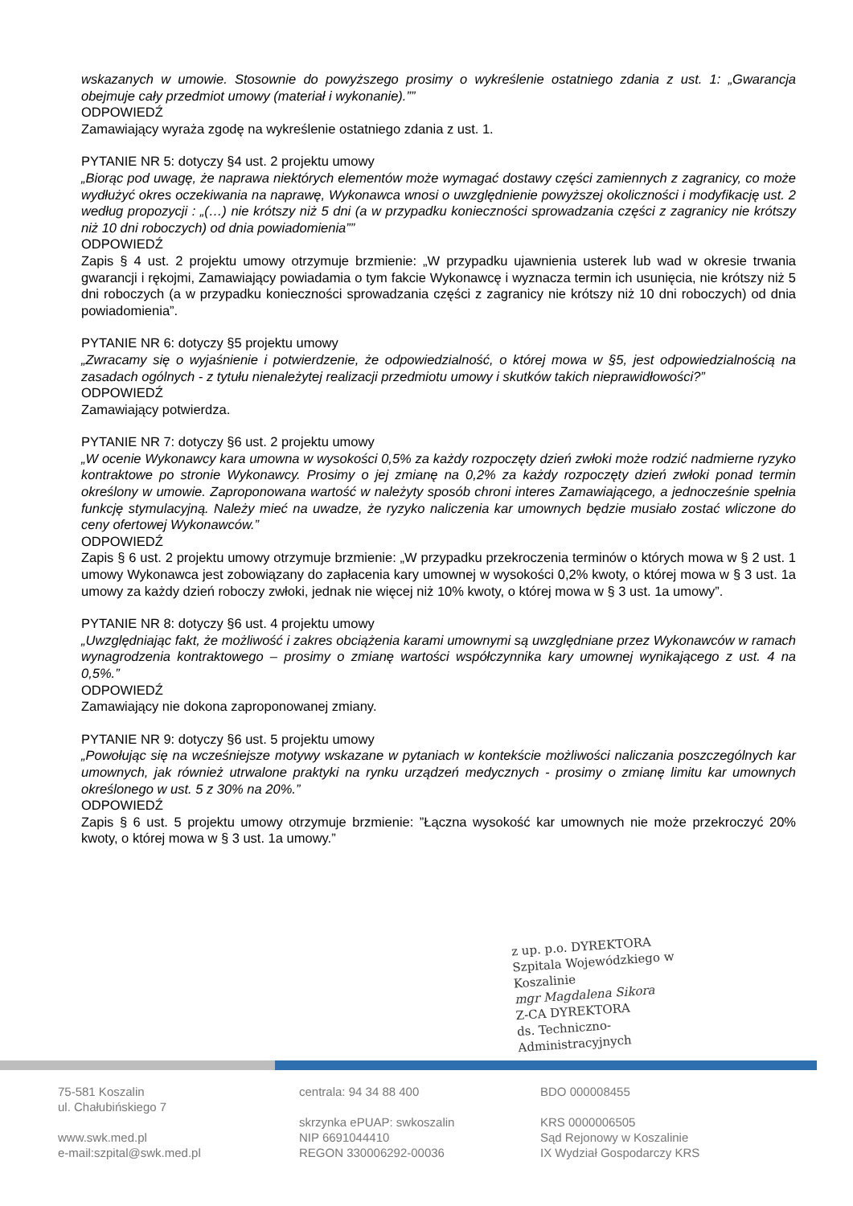wskazanych w umowie. Stosownie do powyższego prosimy o wykreślenie ostatniego zdania z ust. 1: „Gwarancja obejmuje cały przedmiot umowy (materiał i wykonanie).””
ODPOWIEDŹ
Zamawiający wyraża zgodę na wykreślenie ostatniego zdania z ust. 1.
PYTANIE NR 5: dotyczy §4 ust. 2 projektu umowy
„Biorąc pod uwagę, że naprawa niektórych elementów może wymagać dostawy części zamiennych z zagranicy, co może wydłużyć okres oczekiwania na naprawę, Wykonawca wnosi o uwzględnienie powyższej okoliczności i modyfikację ust. 2 według propozycji : „(…) nie krótszy niż 5 dni (a w przypadku konieczności sprowadzania części z zagranicy nie krótszy niż 10 dni roboczych) od dnia powiadomienia””
ODPOWIEDŹ
Zapis § 4 ust. 2 projektu umowy otrzymuje brzmienie: „W przypadku ujawnienia usterek lub wad w okresie trwania gwarancji i rękojmi, Zamawiający powiadamia o tym fakcie Wykonawcę i wyznacza termin ich usunięcia, nie krótszy niż 5 dni roboczych (a w przypadku konieczności sprowadzania części z zagranicy nie krótszy niż 10 dni roboczych) od dnia powiadomienia”.
PYTANIE NR 6: dotyczy §5 projektu umowy
„Zwracamy się o wyjaśnienie i potwierdzenie, że odpowiedzialność, o której mowa w §5, jest odpowiedzialnością na zasadach ogólnych - z tytułu nienależytej realizacji przedmiotu umowy i skutków takich nieprawidłowości?”
ODPOWIEDŹ
Zamawiający potwierdza.
PYTANIE NR 7: dotyczy §6 ust. 2 projektu umowy
„W ocenie Wykonawcy kara umowna w wysokości 0,5% za każdy rozpoczęty dzień zwłoki może rodzić nadmierne ryzyko kontraktowe po stronie Wykonawcy. Prosimy o jej zmianę na 0,2% za każdy rozpoczęty dzień zwłoki ponad termin określony w umowie. Zaproponowana wartość w należyty sposób chroni interes Zamawiającego, a jednocześnie spełnia funkcję stymulacyjną. Należy mieć na uwadze, że ryzyko naliczenia kar umownych będzie musiało zostać wliczone do ceny ofertowej Wykonawców.”
ODPOWIEDŹ
Zapis § 6 ust. 2 projektu umowy otrzymuje brzmienie: „W przypadku przekroczenia terminów o których mowa w § 2 ust. 1 umowy Wykonawca jest zobowiązany do zapłacenia kary umownej w wysokości 0,2% kwoty, o której mowa w § 3 ust. 1a umowy za każdy dzień roboczy zwłoki, jednak nie więcej niż 10% kwoty, o której mowa w § 3 ust. 1a umowy”.
PYTANIE NR 8: dotyczy §6 ust. 4 projektu umowy
„Uwzględniając fakt, że możliwość i zakres obciążenia karami umownymi są uwzględniane przez Wykonawców w ramach wynagrodzenia kontraktowego – prosimy o zmianę wartości współczynnika kary umownej wynikającego z ust. 4 na 0,5%.”
ODPOWIEDŹ
Zamawiający nie dokona zaproponowanej zmiany.
PYTANIE NR 9: dotyczy §6 ust. 5 projektu umowy
„Powołując się na wcześniejsze motywy wskazane w pytaniach w kontekście możliwości naliczania poszczególnych kar umownych, jak również utrwalone praktyki na rynku urządzeń medycznych - prosimy o zmianę limitu kar umownych określonego w ust. 5 z 30% na 20%.”
ODPOWIEDŹ
Zapis § 6 ust. 5 projektu umowy otrzymuje brzmienie: ”Łączna wysokość kar umownych nie może przekroczyć 20% kwoty, o której mowa w § 3 ust. 1a umowy.”
z up. p.o. DYREKTORA
Szpitala Wojewódzkiego w Koszalinie
mgr Magdalena Sikora
Z-CA DYREKTORA
ds. Techniczno-Administracyjnych
75-581 Koszalin
ul. Chałubińskiego 7
www.swk.med.pl
e-mail:szpital@swk.med.pl
centrala: 94 34 88 400
skrzynka ePUAP: swkoszalin
NIP 6691044410
REGON 330006292-00036
BDO 000008455
KRS 0000006505
Sąd Rejonowy w Koszalinie
IX Wydział Gospodarczy KRS